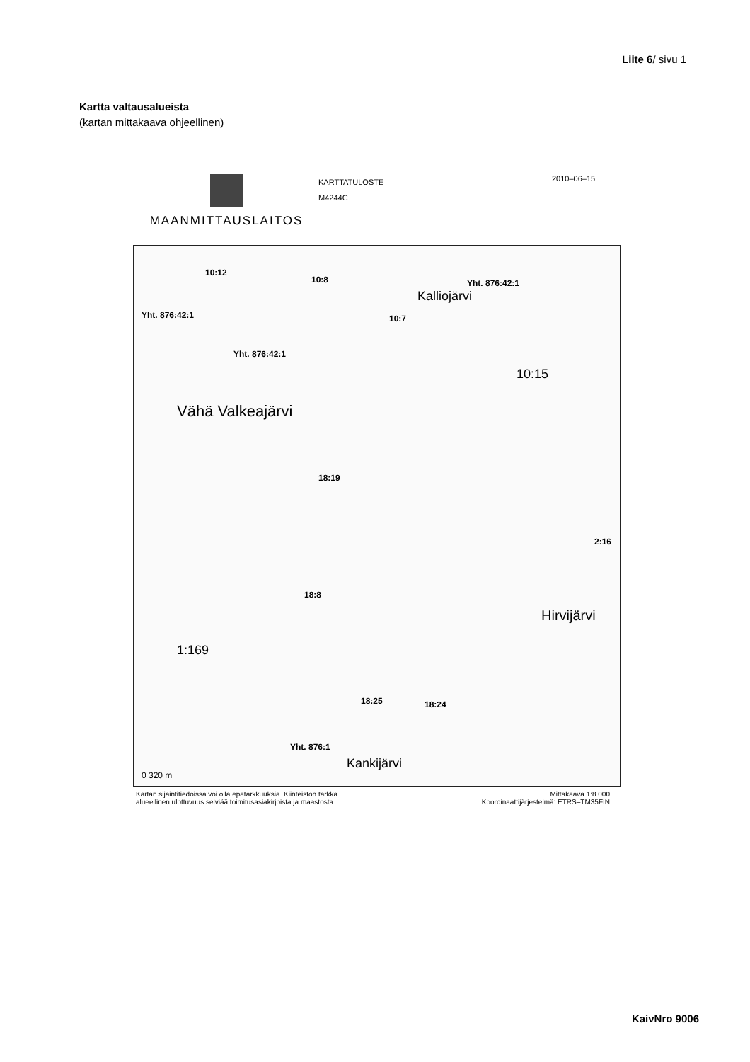Liite 6/ sivu 1
Kartta valtausalueista
(kartan mittakaava ohjeellinen)
MAANMITTAUSLAITOS
KARTTATULOSTE
M4244C
2010–06–15
10:12
10:8 Yht. 876:42:1
Kalliojärvi
Yht. 876:42:1 10:7
Yht. 876:42:1
10:15
Vähä Valkeajärvi
18:19
2:16
18:8
Hirvijärvi
1:169
18:25 18:24
Yht. 876:1
Kankijärvi
0 320 m
Kartan sijaintitiedoissa voi olla epätarkkuuksia. Kiinteistön tarkka
alueellinen ulottuvuus selviää toimitusasiakirjoista ja maastosta.
Mittakaava 1:8 000
Koordinaattijärjestelmä: ETRS–TM35FIN
KaivNro 9006